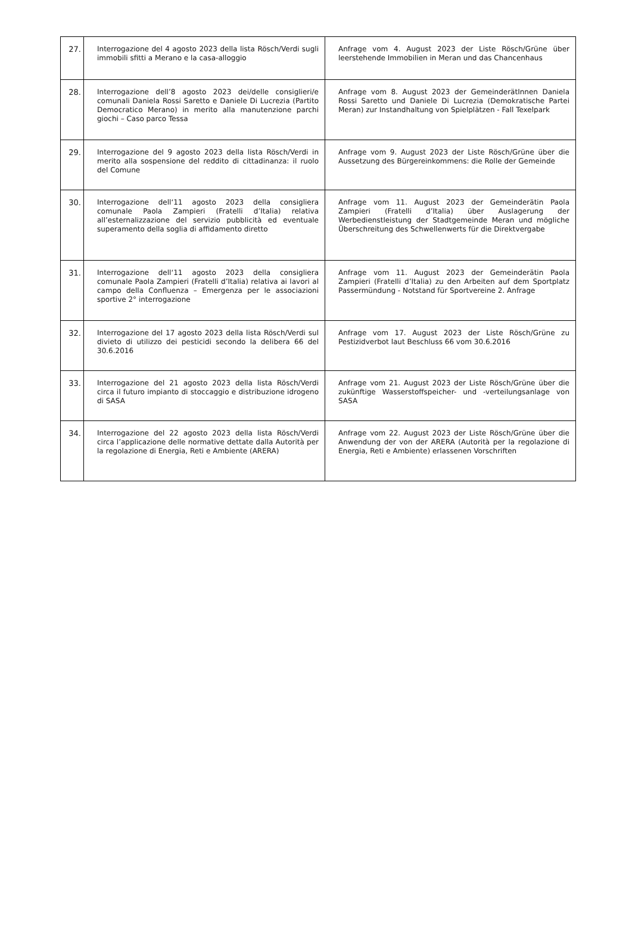| 27. | Interrogazione del 4 agosto 2023 della lista Rösch/Verdi sugli immobili sfitti a Merano e la casa-alloggio | Anfrage vom 4. August 2023 der Liste Rösch/Grüne über leerstehende Immobilien in Meran und das Chancenhaus |
| 28. | Interrogazione dell’8 agosto 2023 dei/delle consiglieri/e comunali Daniela Rossi Saretto e Daniele Di Lucrezia (Partito Democratico Merano) in merito alla manutenzione parchi giochi – Caso parco Tessa | Anfrage vom 8. August 2023 der GemeinderätInnen Daniela Rossi Saretto und Daniele Di Lucrezia (Demokratische Partei Meran) zur Instandhaltung von Spielplätzen - Fall Texelpark |
| 29. | Interrogazione del 9 agosto 2023 della lista Rösch/Verdi in merito alla sospensione del reddito di cittadinanza: il ruolo del Comune | Anfrage vom 9. August 2023 der Liste Rösch/Grüne über die Aussetzung des Bürgereinkommens: die Rolle der Gemeinde |
| 30. | Interrogazione dell‘11 agosto 2023 della consigliera comunale Paola Zampieri (Fratelli d’Italia) relativa all’esternalizzazione del servizio pubblicità ed eventuale superamento della soglia di affidamento diretto | Anfrage vom 11. August 2023 der Gemeinderätin Paola Zampieri (Fratelli d’Italia) über Auslagerung der Werbedienstleistung der Stadtgemeinde Meran und mögliche Überschreitung des Schwellenwerts für die Direktvergabe |
| 31. | Interrogazione dell‘11 agosto 2023 della consigliera comunale Paola Zampieri (Fratelli d’Italia) relativa ai lavori al campo della Confluenza – Emergenza per le associazioni sportive 2° interrogazione | Anfrage vom 11. August 2023 der Gemeinderätin Paola Zampieri (Fratelli d’Italia) zu den Arbeiten auf dem Sportplatz Passermündung - Notstand für Sportvereine 2. Anfrage |
| 32. | Interrogazione del 17 agosto 2023 della lista Rösch/Verdi sul divieto di utilizzo dei pesticidi secondo la delibera 66 del 30.6.2016 | Anfrage vom 17. August 2023 der Liste Rösch/Grüne zu Pestizidverbot laut Beschluss 66 vom 30.6.2016 |
| 33. | Interrogazione del 21 agosto 2023 della lista Rösch/Verdi circa il futuro impianto di stoccaggio e distribuzione idrogeno di SASA | Anfrage vom 21. August 2023 der Liste Rösch/Grüne über die zukünftige Wasserstoffspeicher- und -verteilungsanlage von SASA |
| 34. | Interrogazione del 22 agosto 2023 della lista Rösch/Verdi circa l’applicazione delle normative dettate dalla Autorità per la regolazione di Energia, Reti e Ambiente (ARERA) | Anfrage vom 22. August 2023 der Liste Rösch/Grüne über die Anwendung der von der ARERA (Autorità per la regolazione di Energia, Reti e Ambiente) erlassenen Vorschriften |